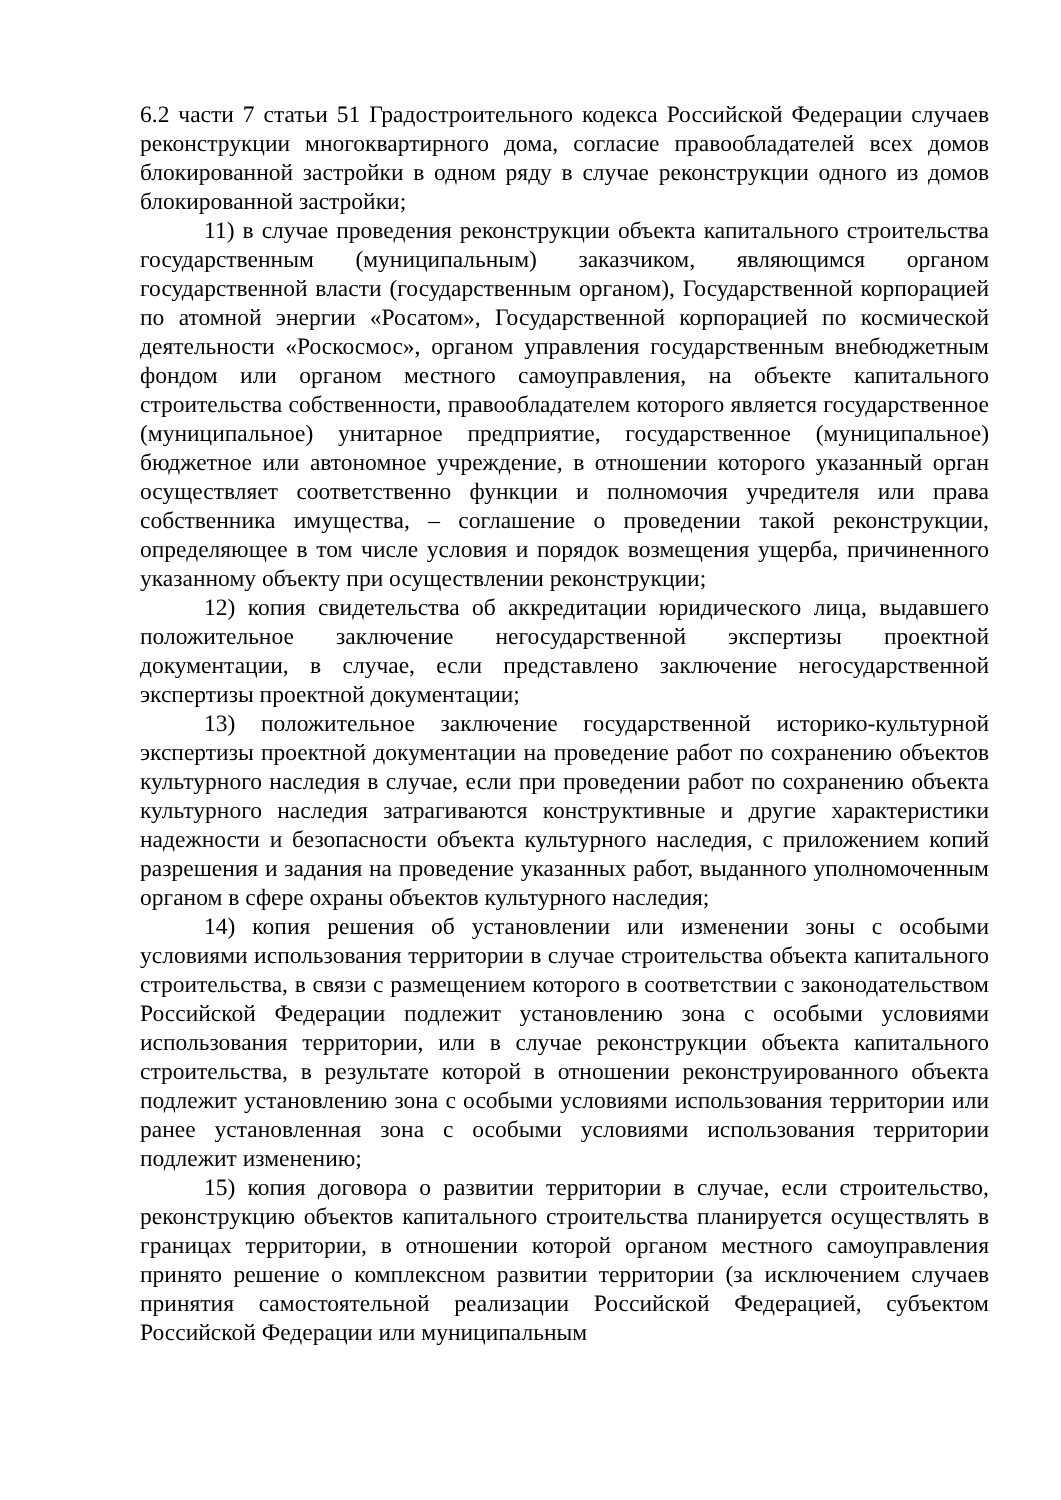6.2 части 7 статьи 51 Градостроительного кодекса Российской Федерации случаев реконструкции многоквартирного дома, согласие правообладателей всех домов блокированной застройки в одном ряду в случае реконструкции одного из домов блокированной застройки;
11) в случае проведения реконструкции объекта капитального строительства государственным (муниципальным) заказчиком, являющимся органом государственной власти (государственным органом), Государственной корпорацией по атомной энергии «Росатом», Государственной корпорацией по космической деятельности «Роскосмос», органом управления государственным внебюджетным фондом или органом местного самоуправления, на объекте капитального строительства собственности, правообладателем которого является государственное (муниципальное) унитарное предприятие, государственное (муниципальное) бюджетное или автономное учреждение, в отношении которого указанный орган осуществляет соответственно функции и полномочия учредителя или права собственника имущества, – соглашение о проведении такой реконструкции, определяющее в том числе условия и порядок возмещения ущерба, причиненного указанному объекту при осуществлении реконструкции;
12) копия свидетельства об аккредитации юридического лица, выдавшего положительное заключение негосударственной экспертизы проектной документации, в случае, если представлено заключение негосударственной экспертизы проектной документации;
13) положительное заключение государственной историко-культурной экспертизы проектной документации на проведение работ по сохранению объектов культурного наследия в случае, если при проведении работ по сохранению объекта культурного наследия затрагиваются конструктивные и другие характеристики надежности и безопасности объекта культурного наследия, с приложением копий разрешения и задания на проведение указанных работ, выданного уполномоченным органом в сфере охраны объектов культурного наследия;
14) копия решения об установлении или изменении зоны с особыми условиями использования территории в случае строительства объекта капитального строительства, в связи с размещением которого в соответствии с законодательством Российской Федерации подлежит установлению зона с особыми условиями использования территории, или в случае реконструкции объекта капитального строительства, в результате которой в отношении реконструированного объекта подлежит установлению зона с особыми условиями использования территории или ранее установленная зона с особыми условиями использования территории подлежит изменению;
15) копия договора о развитии территории в случае, если строительство, реконструкцию объектов капитального строительства планируется осуществлять в границах территории, в отношении которой органом местного самоуправления принято решение о комплексном развитии территории (за исключением случаев принятия самостоятельной реализации Российской Федерацией, субъектом Российской Федерации или муниципальным